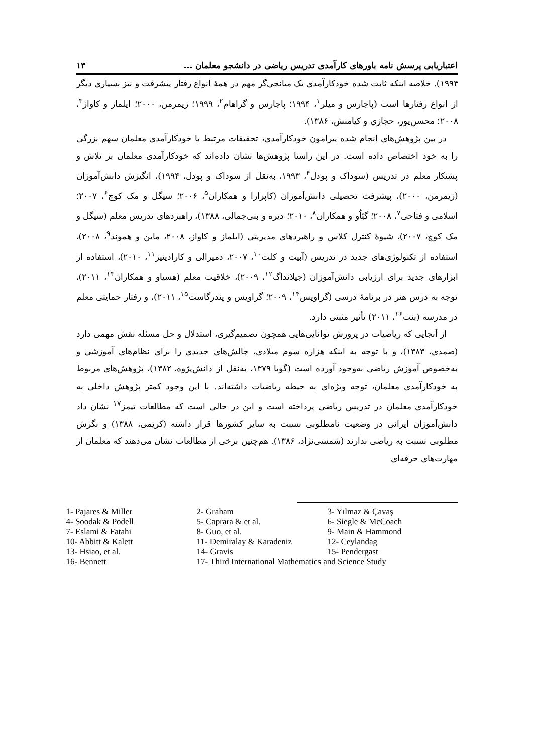اعتباریابی پرسش نامه باورهای کارآمدی تدریس ریاضی در دانشجو معلمان ... ۱۳
۱۹۹۴). خلاصه اینکه ثابت شده خودکارآمدی یک میانجی‌گر مهم در همهٔ انواع رفتار پیشرفت و نیز بسیاری دیگر از انواع رفتارها است (پاجارس و میلر<sup>۱</sup>، ۱۹۹۴؛ پاجارس و گراهام<sup>۲</sup>، ۱۹۹۹؛ زیمرمن، ۲۰۰۰؛ ایلماز و کاواز<sup>۳</sup>، ۲۰۰۸؛ محسن‌پور، حجازی و کیامنش، ۱۳۸۶).
در بین پژوهش‌های انجام شده پیرامون خودکارآمدی، تحقیقات مرتبط با خودکارآمدی معلمان سهم بزرگی را به خود اختصاص داده است. در این راستا پژوهش‌ها نشان داده‌اند که خودکارآمدی معلمان بر تلاش و پشتکار معلم در تدریس (سوداک و پودل<sup>۴</sup>، ۱۹۹۳، به‌نقل از سوداک و پودل، ۱۹۹۴)، انگیزش دانش‌آموزان (زیمرمن، ۲۰۰۰)، پیشرفت تحصیلی دانش‌آموزان (کاپرارا و همکاران<sup>۵</sup>، ۲۰۰۶؛ سیگل و مک کوچ<sup>۶</sup>، ۲۰۰۷؛ اسلامی و فتاحی<sup>۷</sup>، ۲۰۰۸؛ گئِاُو و همکاران<sup>۸</sup>، ۲۰۱۰؛ دیره و بنی‌جمالی، ۱۳۸۸)، راهبردهای تدریس معلم (سیگل و مک کوچ، ۲۰۰۷)، شیوهٔ کنترل کلاس و راهبردهای مدیریتی (ایلماز و کاواز، ۲۰۰۸، ماین و هموند<sup>۹</sup>، ۲۰۰۸)، استفاده از تکنولوژی‌های جدید در تدریس (آبیت و کلت<sup>۱۰</sup>، ۲۰۰۷، دمیرالی و کارادینیز<sup>۱۱</sup>، ۲۰۱۰)، استفاده از ابزارهای جدید برای ارزیابی دانش‌آموزان (جیلانداگ<sup>۱۲</sup>، ۲۰۰۹)، خلاقیت معلم (هسیاو و همکاران<sup>۱۳</sup>، ۲۰۱۱)، توجه به درس هنر در برنامهٔ درسی (گراویس<sup>۱۴</sup>، ۲۰۰۹؛ گراویس و پندرگاست<sup>۱۵</sup>، ۲۰۱۱)، و رفتار حمایتی معلم در مدرسه (بنت<sup>۱۶</sup>، ۲۰۱۱) تأثیر مثبتی دارد.
از آنجایی که ریاضیات در پرورش توانایی‌هایی همچون تصمیم‌گیری، استدلال و حل مسئله نقش مهمی دارد (صمدی، ۱۳۸۳)، و با توجه به اینکه هزاره سوم میلادی، چالش‌های جدیدی را برای نظام‌های آموزشی و به‌خصوص آموزش ریاضی به‌وجود آورده است (گویا ۱۳۷۹، به‌نقل از دانش‌پژوه، ۱۳۸۲)، پژوهش‌های مربوط به خودکارآمدی معلمان، توجه ویژه‌ای به حیطه ریاضیات داشته‌اند. با این وجود کمتر پژوهش داخلی به خودکارآمدی معلمان در تدریس ریاضی پرداخته است و این در حالی است که مطالعات تیمز<sup>۱۷</sup> نشان داد دانش‌آموزان ایرانی در وضعیت نامطلوبی نسبت به سایر کشورها قرار داشته (کریمی، ۱۳۸۸) و نگرش مطلوبی نسبت به ریاضی ندارند (شمسی‌نژاد، ۱۳۸۶). هم‌چنین برخی از مطالعات نشان می‌دهند که معلمان از مهارت‌های حرفه‌ای
1- Pajares & Miller
2- Graham
3- Yılmaz & Çavaş
4- Soodak & Podell
5- Caprara & et al.
6- Siegle & McCoach
7- Eslami & Fatahi
8- Guo, et al.
9- Main & Hammond
10- Abbitt & Kalett
11- Demiralay & Karadeniz
12- Ceylandag
13- Hsiao, et al.
14- Gravis
15- Pendergast
16- Bennett
17- Third International Mathematics and Science Study